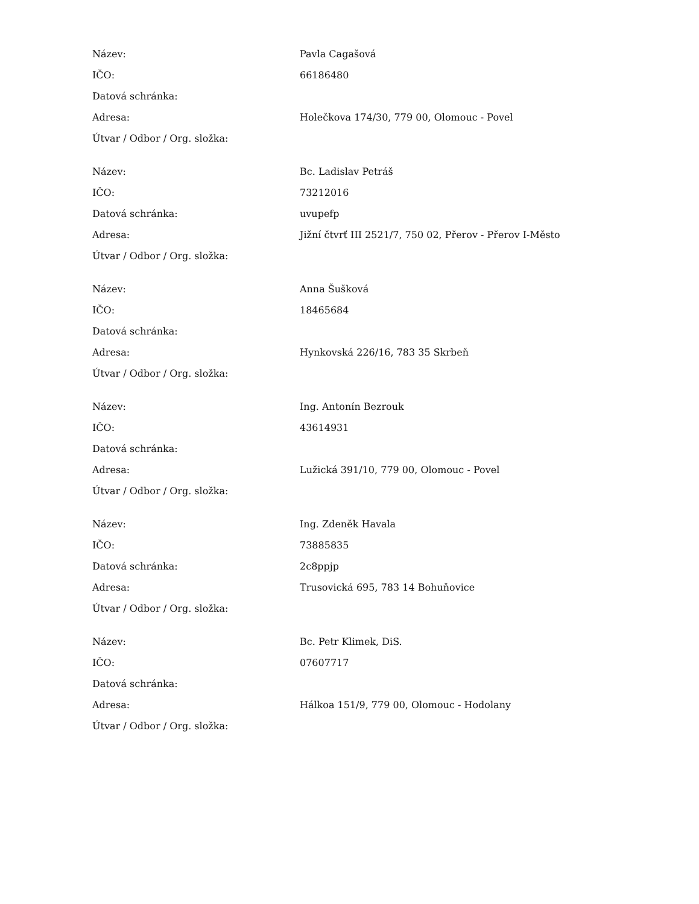| Název: | Pavla Cagašová |
| IČO: | 66186480 |
| Datová schránka: | |
| Adresa: | Holečkova 174/30, 779 00, Olomouc - Povel |
| Útvar / Odbor / Org. složka: | |
| Název: | Bc. Ladislav Petráš |
| IČO: | 73212016 |
| Datová schránka: | uvupefp |
| Adresa: | Jižní čtvrť III 2521/7, 750 02, Přerov - Přerov I-Město |
| Útvar / Odbor / Org. složka: | |
| Název: | Anna Šušková |
| IČO: | 18465684 |
| Datová schránka: | |
| Adresa: | Hynkovská 226/16, 783 35 Skrbeň |
| Útvar / Odbor / Org. složka: | |
| Název: | Ing. Antonín Bezrouk |
| IČO: | 43614931 |
| Datová schránka: | |
| Adresa: | Lužická 391/10, 779 00, Olomouc - Povel |
| Útvar / Odbor / Org. složka: | |
| Název: | Ing. Zdeněk Havala |
| IČO: | 73885835 |
| Datová schránka: | 2c8ppjp |
| Adresa: | Trusovická 695, 783 14 Bohuňovice |
| Útvar / Odbor / Org. složka: | |
| Název: | Bc. Petr Klimek, DiS. |
| IČO: | 07607717 |
| Datová schránka: | |
| Adresa: | Hálkoa 151/9, 779 00, Olomouc - Hodolany |
| Útvar / Odbor / Org. složka: | |